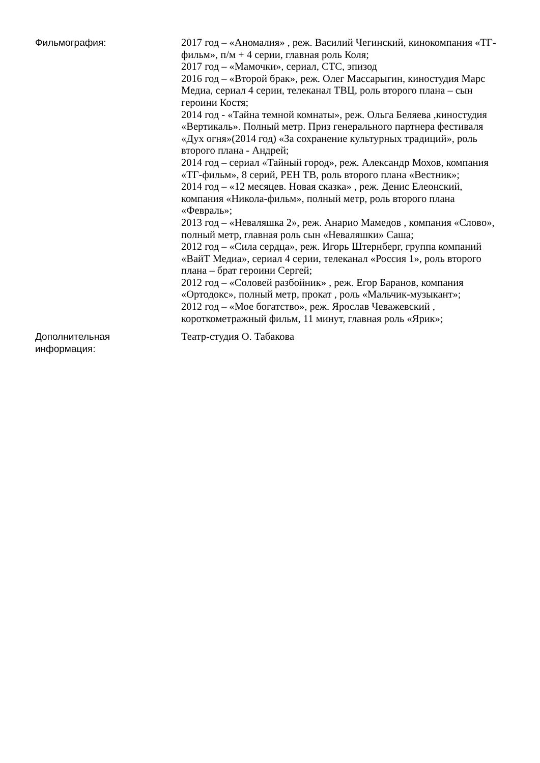Фильмография: 2017 год – «Аномалия» , реж. Василий Чегинский, кинокомпания «ТГ- фильм», п/м + 4 серии, главная роль Коля;
2017 год – «Мамочки», сериал, СТС, эпизод
2016 год – «Второй брак», реж. Олег Массарыгин, киностудия Марс Медиа, сериал 4 серии, телеканал ТВЦ, роль второго плана – сын героини Костя;
2014 год - «Тайна темной комнаты», реж. Ольга Беляева ,киностудия «Вертикаль». Полный метр. Приз генерального партнера фестиваля «Дух огня»(2014 год) «За сохранение культурных традиций», роль второго плана - Андрей;
2014 год – сериал «Тайный город», реж. Александр Мохов, компания «ТГ-фильм», 8 серий, РЕН ТВ, роль второго плана «Вестник»;
2014 год – «12 месяцев. Новая сказка» , реж. Денис Елеонский, компания «Никола-фильм», полный метр, роль второго плана «Февраль»;
2013 год – «Неваляшка 2», реж. Анарио Мамедов , компания «Слово», полный метр, главная роль сын «Неваляшки» Саша;
2012 год – «Сила сердца», реж. Игорь Штернберг, группа компаний «ВайТ Медиа», сериал 4 серии, телеканал «Россия 1», роль второго плана – брат героини Сергей;
2012 год – «Соловей разбойник» , реж. Егор Баранов, компания «Ортодокс», полный метр, прокат , роль «Мальчик-музыкант»;
2012 год – «Мое богатство», реж. Ярослав Чеважевский , короткометражный фильм, 11 минут, главная роль «Ярик»;
Дополнительная
информация:
Театр-студия О. Табакова